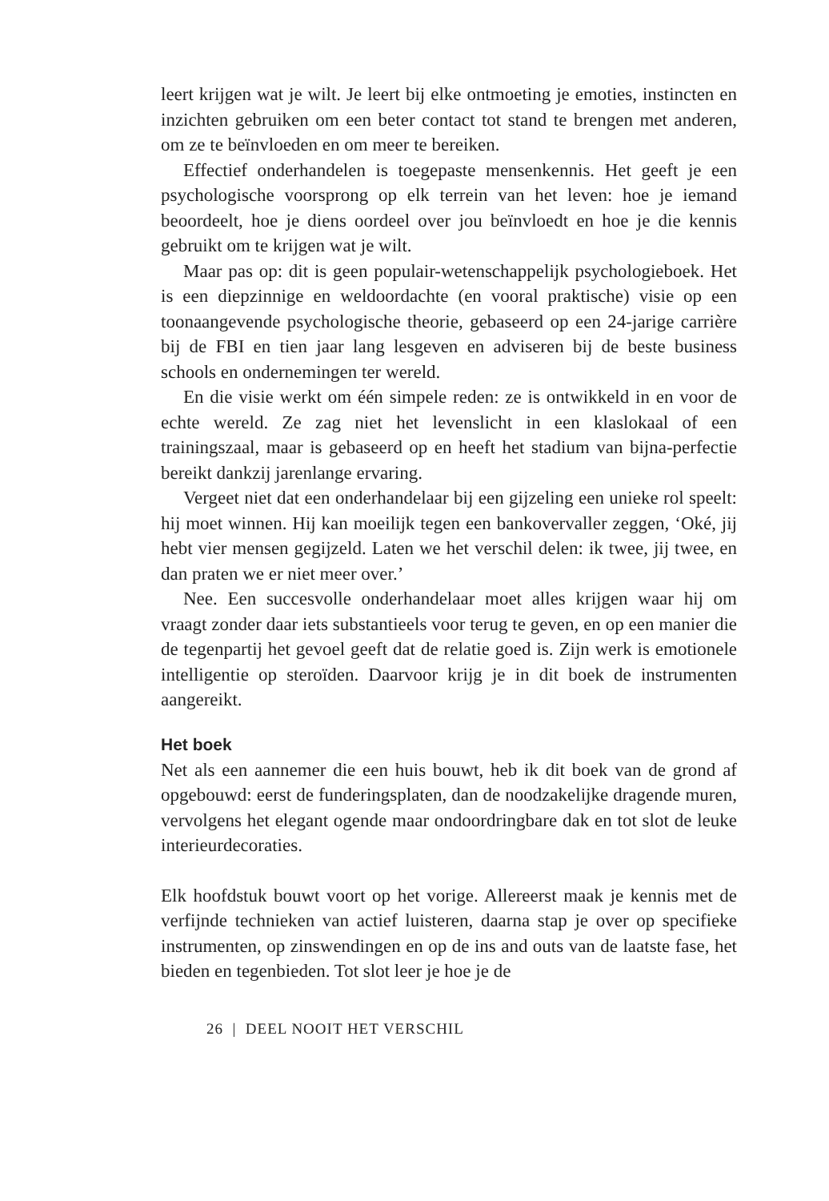leert krijgen wat je wilt. Je leert bij elke ontmoeting je emoties, instincten en inzichten gebruiken om een beter contact tot stand te brengen met anderen, om ze te beïnvloeden en om meer te bereiken.
Effectief onderhandelen is toegepaste mensenkennis. Het geeft je een psychologische voorsprong op elk terrein van het leven: hoe je iemand beoordeelt, hoe je diens oordeel over jou beïnvloedt en hoe je die kennis gebruikt om te krijgen wat je wilt.
Maar pas op: dit is geen populair-wetenschappelijk psychologieboek. Het is een diepzinnige en weldoordachte (en vooral praktische) visie op een toonaangevende psychologische theorie, gebaseerd op een 24-jarige carrière bij de FBI en tien jaar lang lesgeven en adviseren bij de beste business schools en ondernemingen ter wereld.
En die visie werkt om één simpele reden: ze is ontwikkeld in en voor de echte wereld. Ze zag niet het levenslicht in een klaslokaal of een trainingszaal, maar is gebaseerd op en heeft het stadium van bijna-perfectie bereikt dankzij jarenlange ervaring.
Vergeet niet dat een onderhandelaar bij een gijzeling een unieke rol speelt: hij moet winnen. Hij kan moeilijk tegen een bankovervaller zeggen, ‘Oké, jij hebt vier mensen gegijzeld. Laten we het verschil delen: ik twee, jij twee, en dan praten we er niet meer over.’
Nee. Een succesvolle onderhandelaar moet alles krijgen waar hij om vraagt zonder daar iets substantieels voor terug te geven, en op een manier die de tegenpartij het gevoel geeft dat de relatie goed is. Zijn werk is emotionele intelligentie op steroïden. Daarvoor krijg je in dit boek de instrumenten aangereikt.
Het boek
Net als een aannemer die een huis bouwt, heb ik dit boek van de grond af opgebouwd: eerst de funderingsplaten, dan de noodzakelijke dragende muren, vervolgens het elegant ogende maar ondoordringbare dak en tot slot de leuke interieurdecoraties.
Elk hoofdstuk bouwt voort op het vorige. Allereerst maak je kennis met de verfijnde technieken van actief luisteren, daarna stap je over op specifieke instrumenten, op zinswendingen en op de ins and outs van de laatste fase, het bieden en tegenbieden. Tot slot leer je hoe je de
26 | DEEL NOOIT HET VERSCHIL